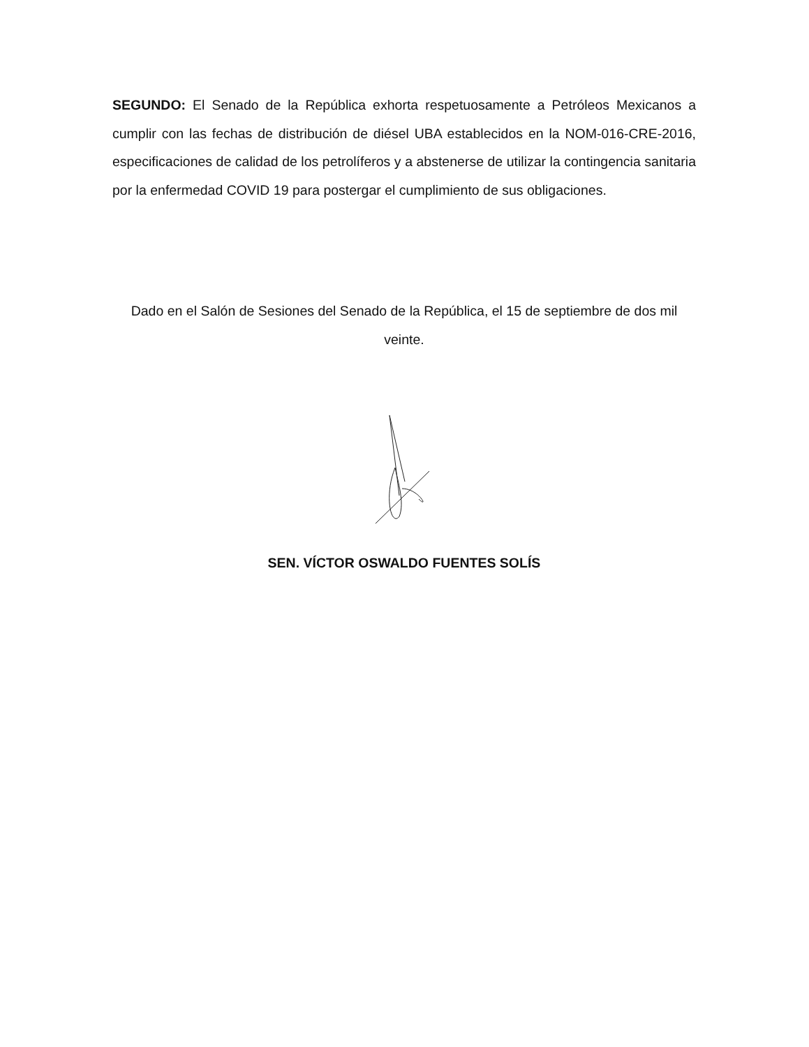SEGUNDO: El Senado de la República exhorta respetuosamente a Petróleos Mexicanos a cumplir con las fechas de distribución de diésel UBA establecidos en la NOM-016-CRE-2016, especificaciones de calidad de los petrolíferos y a abstenerse de utilizar la contingencia sanitaria por la enfermedad COVID 19 para postergar el cumplimiento de sus obligaciones.
Dado en el Salón de Sesiones del Senado de la República, el 15 de septiembre de dos mil veinte.
SEN. VÍCTOR OSWALDO FUENTES SOLÍS